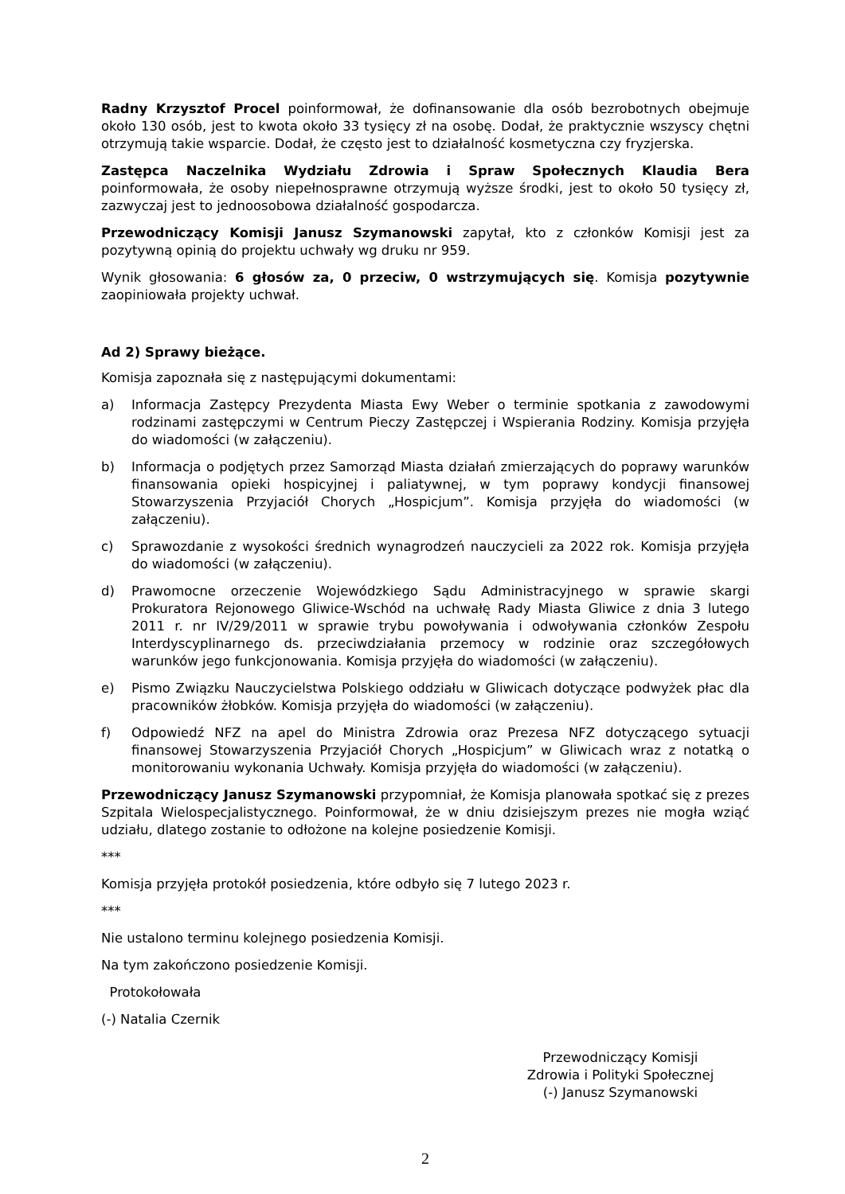Radny Krzysztof Procel poinformował, że dofinansowanie dla osób bezrobotnych obejmuje około 130 osób, jest to kwota około 33 tysięcy zł na osobę. Dodał, że praktycznie wszyscy chętni otrzymują takie wsparcie. Dodał, że często jest to działalność kosmetyczna czy fryzjerska.
Zastępca Naczelnika Wydziału Zdrowia i Spraw Społecznych Klaudia Bera poinformowała, że osoby niepełnosprawne otrzymują wyższe środki, jest to około 50 tysięcy zł, zazwyczaj jest to jednoosobowa działalność gospodarcza.
Przewodniczący Komisji Janusz Szymanowski zapytał, kto z członków Komisji jest za pozytywną opinią do projektu uchwały wg druku nr 959.
Wynik głosowania: 6 głosów za, 0 przeciw, 0 wstrzymujących się. Komisja pozytywnie zaopiniowała projekty uchwał.
Ad 2) Sprawy bieżące.
Komisja zapoznała się z następującymi dokumentami:
a) Informacja Zastępcy Prezydenta Miasta Ewy Weber o terminie spotkania z zawodowymi rodzinami zastępczymi w Centrum Pieczy Zastępczej i Wspierania Rodziny. Komisja przyjęła do wiadomości (w załączeniu).
b) Informacja o podjętych przez Samorząd Miasta działań zmierzających do poprawy warunków finansowania opieki hospicyjnej i paliatywnej, w tym poprawy kondycji finansowej Stowarzyszenia Przyjaciół Chorych „Hospicjum”. Komisja przyjęła do wiadomości (w załączeniu).
c) Sprawozdanie z wysokości średnich wynagrodzeń nauczycieli za 2022 rok. Komisja przyjęła do wiadomości (w załączeniu).
d) Prawomocne orzeczenie Wojewódzkiego Sądu Administracyjnego w sprawie skargi Prokuratora Rejonowego Gliwice-Wschód na uchwałę Rady Miasta Gliwice z dnia 3 lutego 2011 r. nr IV/29/2011 w sprawie trybu powoływania i odwoływania członków Zespołu Interdyscyplinarnego ds. przeciwdziałania przemocy w rodzinie oraz szczegółowych warunków jego funkcjonowania. Komisja przyjęła do wiadomości (w załączeniu).
e) Pismo Związku Nauczycielstwa Polskiego oddziału w Gliwicach dotyczące podwyżek płac dla pracowników żłobków. Komisja przyjęła do wiadomości (w załączeniu).
f) Odpowiedź NFZ na apel do Ministra Zdrowia oraz Prezesa NFZ dotyczącego sytuacji finansowej Stowarzyszenia Przyjaciół Chorych „Hospicjum” w Gliwicach wraz z notatką o monitorowaniu wykonania Uchwały. Komisja przyjęła do wiadomości (w załączeniu).
Przewodniczący Janusz Szymanowski przypomniał, że Komisja planowała spotkać się z prezes Szpitala Wielospecjalistycznego. Poinformował, że w dniu dzisiejszym prezes nie mogła wziąć udziału, dlatego zostanie to odłożone na kolejne posiedzenie Komisji.
***
Komisja przyjęła protokół posiedzenia, które odbyło się 7 lutego 2023 r.
***
Nie ustalono terminu kolejnego posiedzenia Komisji.
Na tym zakończono posiedzenie Komisji.
Protokołowała
(-) Natalia Czernik
Przewodniczący Komisji
Zdrowia i Polityki Społecznej
(-) Janusz Szymanowski
2